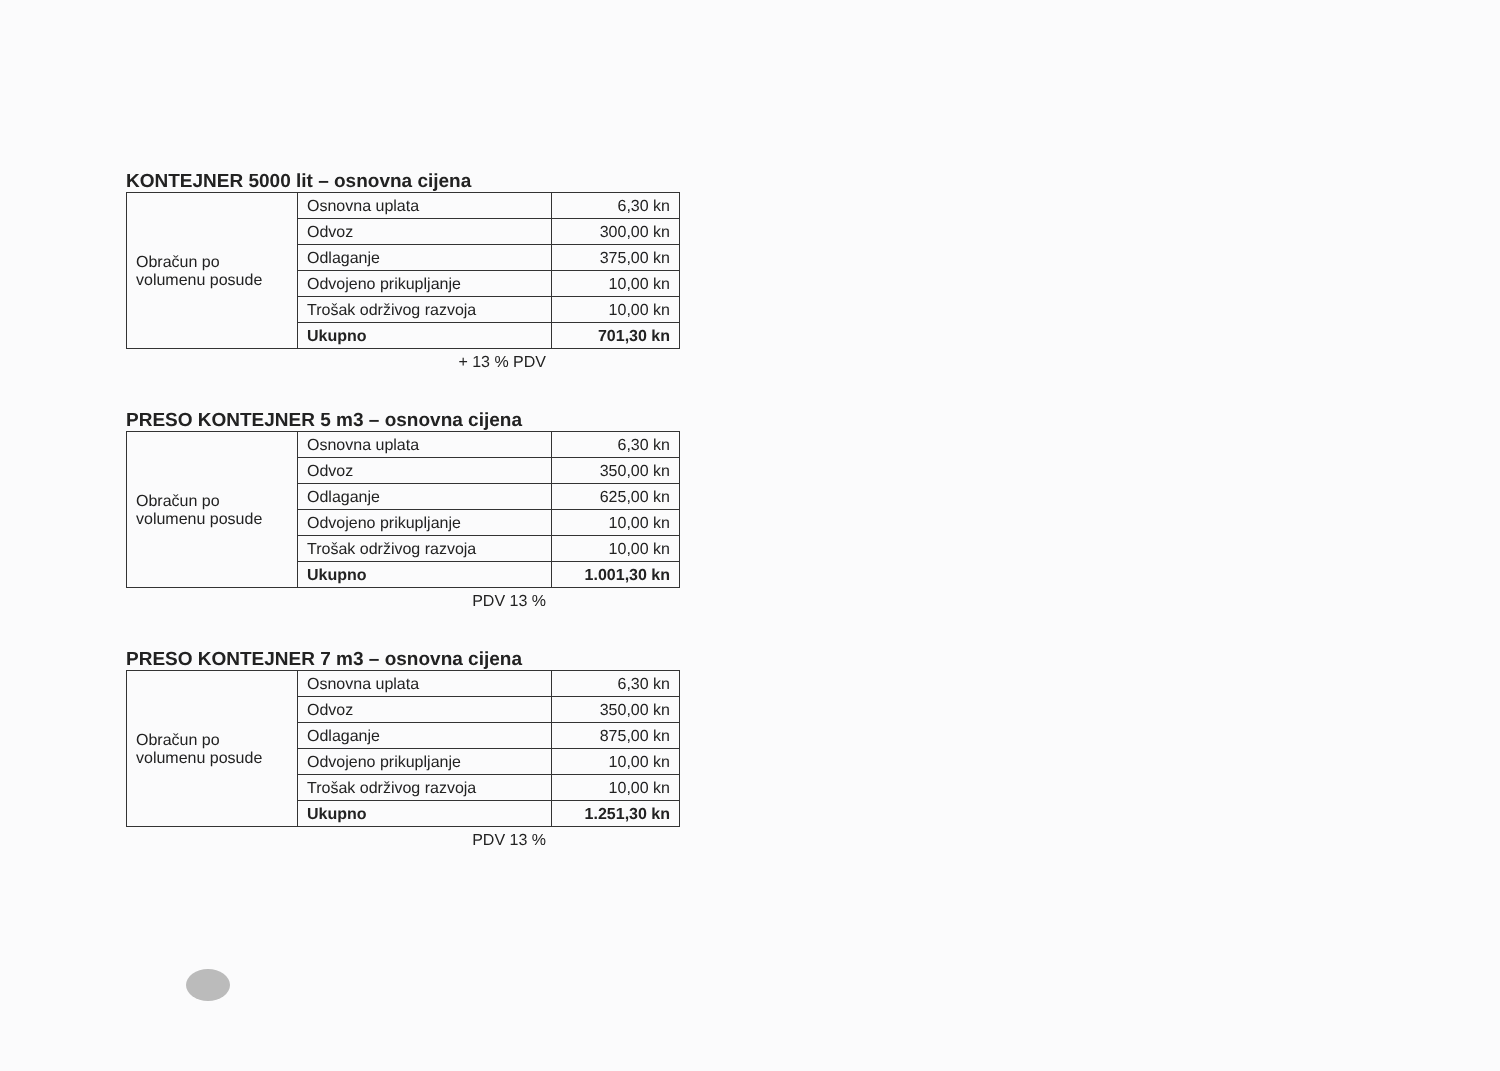KONTEJNER 5000 lit – osnovna cijena
| Obračun po volumenu posude | Osnovna uplata | 6,30 kn |
| | Odvoz | 300,00 kn |
| | Odlaganje | 375,00 kn |
| | Odvojeno prikupljanje | 10,00 kn |
| | Trošak održivog razvoja | 10,00 kn |
| | Ukupno | 701,30 kn |
+ 13 % PDV
PRESO KONTEJNER 5 m3 – osnovna cijena
| Obračun po volumenu posude | Osnovna uplata | 6,30 kn |
| | Odvoz | 350,00 kn |
| | Odlaganje | 625,00 kn |
| | Odvojeno prikupljanje | 10,00 kn |
| | Trošak održivog razvoja | 10,00 kn |
| | Ukupno | 1.001,30 kn |
PDV 13 %
PRESO KONTEJNER 7 m3 – osnovna cijena
| Obračun po volumenu posude | Osnovna uplata | 6,30 kn |
| | Odvoz | 350,00 kn |
| | Odlaganje | 875,00 kn |
| | Odvojeno prikupljanje | 10,00 kn |
| | Trošak održivog razvoja | 10,00 kn |
| | Ukupno | 1.251,30 kn |
PDV 13 %